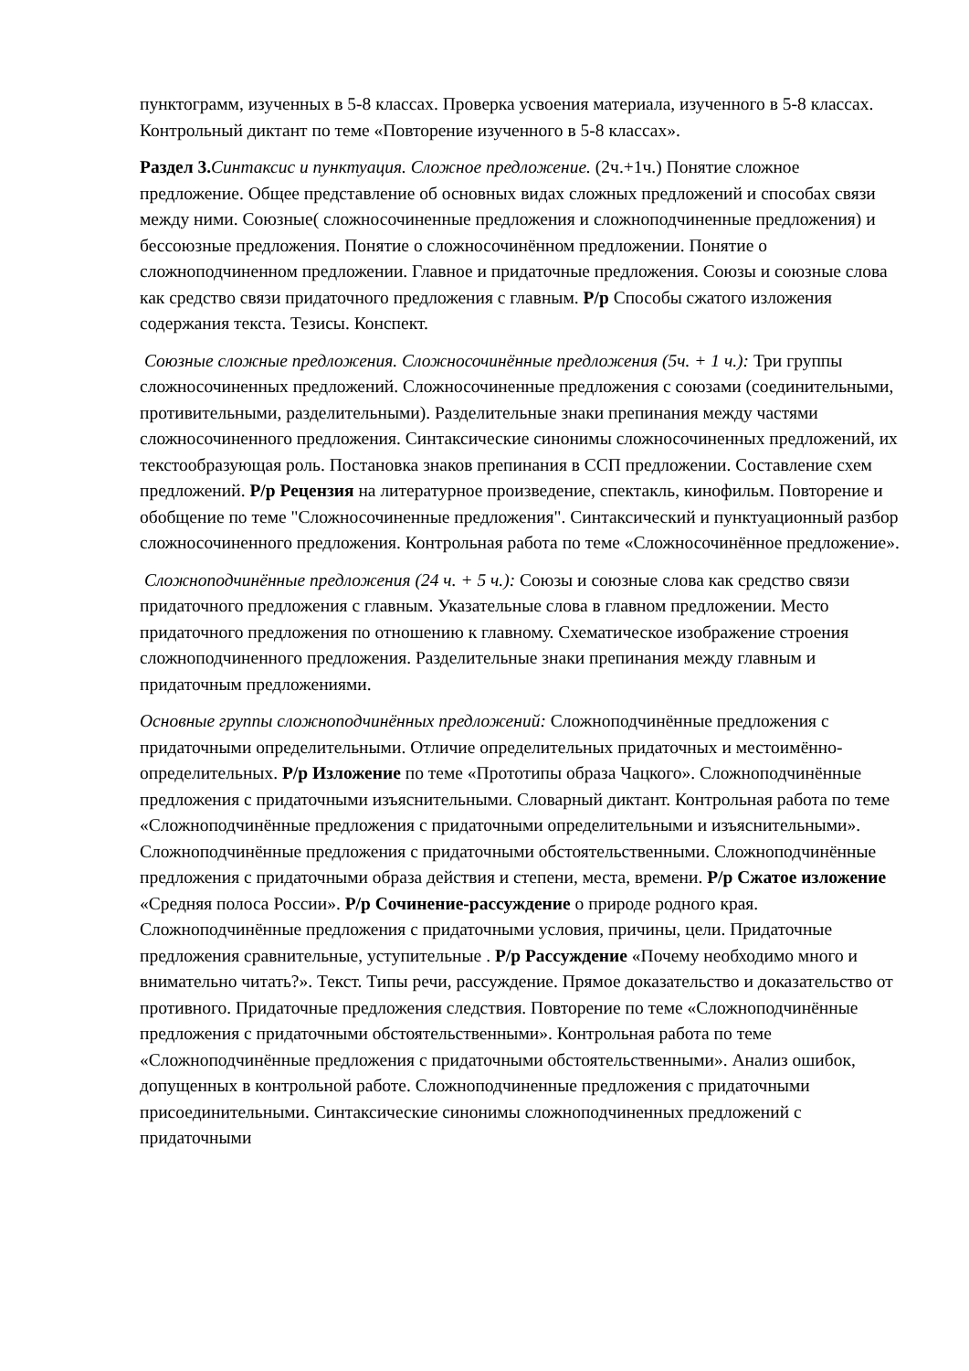пунктограмм, изученных в 5-8 классах. Проверка усвоения материала, изученного в 5-8 классах. Контрольный диктант по теме «Повторение изученного в 5-8 классах».
Раздел 3. Синтаксис и пунктуация. Сложное предложение. (2ч.+1ч.) Понятие сложное предложение. Общее представление об основных видах сложных предложений и способах связи между ними. Союзные( сложносочиненные предложения и сложноподчиненные предложения) и бессоюзные предложения. Понятие о сложносочинённом предложении. Понятие о сложноподчиненном предложении. Главное и придаточные предложения. Союзы и союзные слова как средство связи придаточного предложения с главным. Р/р Способы сжатого изложения содержания текста. Тезисы. Конспект.
Союзные сложные предложения. Сложносочинённые предложения (5ч. + 1 ч.): Три группы сложносочиненных предложений. Сложносочиненные предложения с союзами (соединительными, противительными, разделительными). Разделительные знаки препинания между частями сложносочиненного предложения. Синтаксические синонимы сложносочиненных предложений, их текстообразующая роль. Постановка знаков препинания в ССП предложении. Составление схем предложений. Р/р Рецензия на литературное произведение, спектакль, кинофильм. Повторение и обобщение по теме "Сложносочиненные предложения". Синтаксический и пунктуационный разбор сложносочиненного предложения. Контрольная работа по теме «Сложносочинённое предложение».
Сложноподчинённые предложения (24 ч. + 5 ч.): Союзы и союзные слова как средство связи придаточного предложения с главным. Указательные слова в главном предложении. Место придаточного предложения по отношению к главному. Схематическое изображение строения сложноподчиненного предложения. Разделительные знаки препинания между главным и придаточным предложениями.
Основные группы сложноподчинённых предложений: Сложноподчинённые предложения с придаточными определительными. Отличие определительных придаточных и местоимённо-определительных. Р/р Изложение по теме «Прототипы образа Чацкого». Сложноподчинённые предложения с придаточными изъяснительными. Словарный диктант. Контрольная работа по теме «Сложноподчинённые предложения с придаточными определительными и изъяснительными». Сложноподчинённые предложения с придаточными обстоятельственными. Сложноподчинённые предложения с придаточными образа действия и степени, места, времени. Р/р Сжатое изложение «Средняя полоса России». Р/р Сочинение-рассуждение о природе родного края. Сложноподчинённые предложения с придаточными условия, причины, цели. Придаточные предложения сравнительные, уступительные . Р/р Рассуждение «Почему необходимо много и внимательно читать?». Текст. Типы речи, рассуждение. Прямое доказательство и доказательство от противного. Придаточные предложения следствия. Повторение по теме «Сложноподчинённые предложения с придаточными обстоятельственными». Контрольная работа по теме «Сложноподчинённые предложения с придаточными обстоятельственными». Анализ ошибок, допущенных в контрольной работе. Сложноподчиненные предложения с придаточными присоединительными. Синтаксические синонимы сложноподчиненных предложений с придаточными